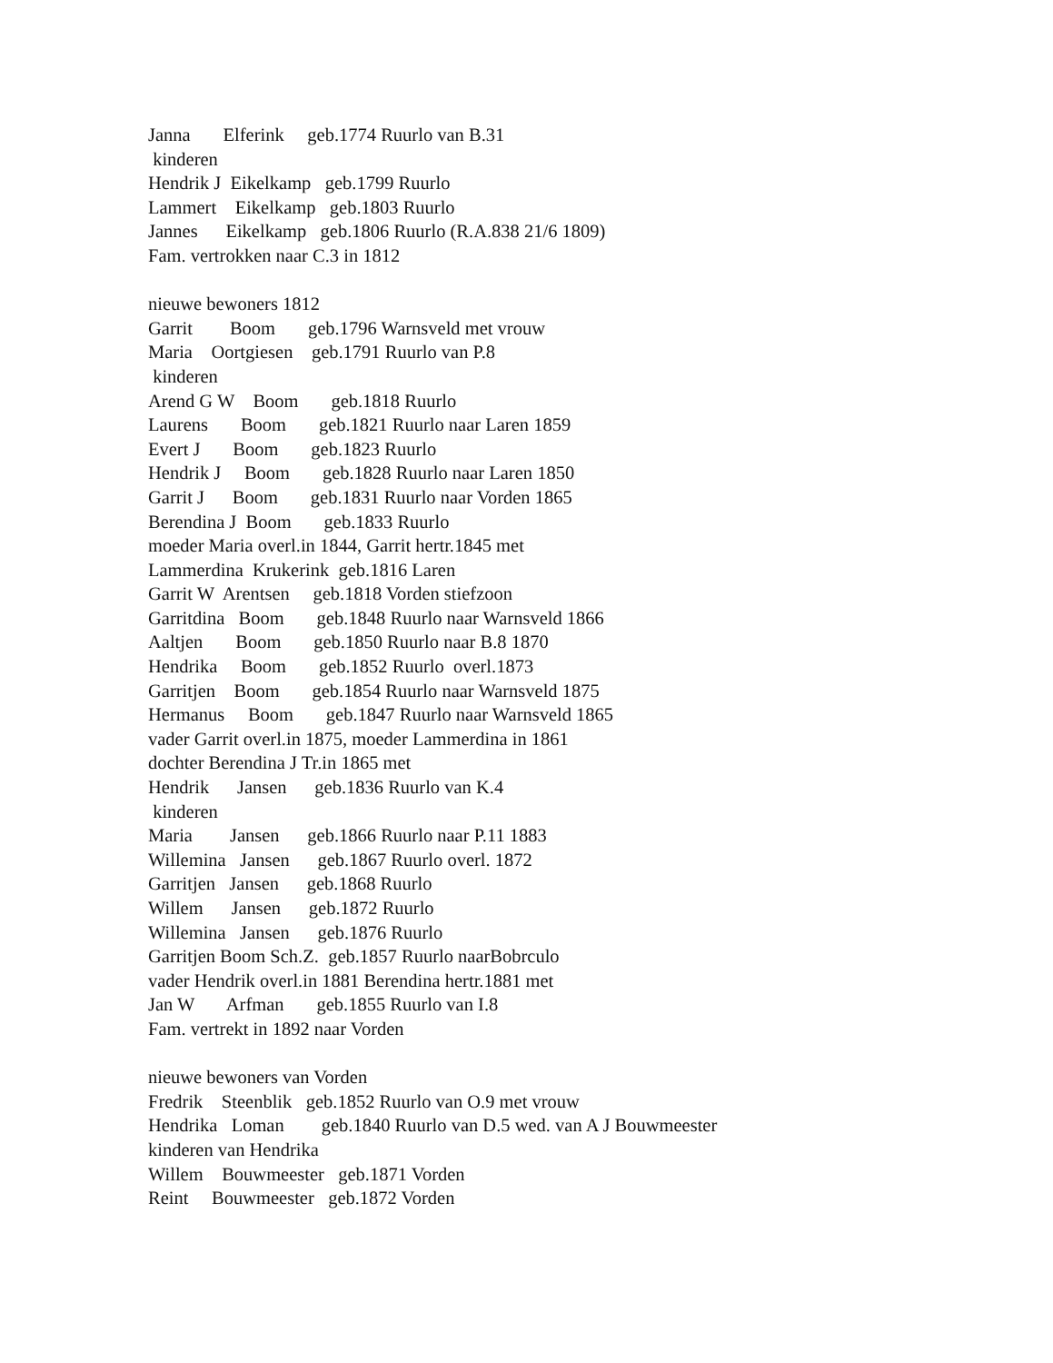Janna Elferink geb.1774 Ruurlo van B.31
kinderen
Hendrik J Eikelkamp geb.1799 Ruurlo
Lammert Eikelkamp geb.1803 Ruurlo
Jannes Eikelkamp geb.1806 Ruurlo (R.A.838 21/6 1809)
Fam. vertrokken naar C.3 in 1812
nieuwe bewoners 1812
Garrit Boom geb.1796 Warnsveld met vrouw
Maria Oortgiesen geb.1791 Ruurlo van P.8
kinderen
Arend G W Boom geb.1818 Ruurlo
Laurens Boom geb.1821 Ruurlo naar Laren 1859
Evert J Boom geb.1823 Ruurlo
Hendrik J Boom geb.1828 Ruurlo naar Laren 1850
Garrit J Boom geb.1831 Ruurlo naar Vorden 1865
Berendina J Boom geb.1833 Ruurlo
moeder Maria overl.in 1844, Garrit hertr.1845 met
Lammerdina Krukerink geb.1816 Laren
Garrit W Arentsen geb.1818 Vorden stiefzoon
Garritdina Boom geb.1848 Ruurlo naar Warnsveld 1866
Aaltjen Boom geb.1850 Ruurlo naar B.8 1870
Hendrika Boom geb.1852 Ruurlo overl.1873
Garritjen Boom geb.1854 Ruurlo naar Warnsveld 1875
Hermanus Boom geb.1847 Ruurlo naar Warnsveld 1865
vader Garrit overl.in 1875, moeder Lammerdina in 1861
dochter Berendina J Tr.in 1865 met
Hendrik Jansen geb.1836 Ruurlo van K.4
kinderen
Maria Jansen geb.1866 Ruurlo naar P.11 1883
Willemina Jansen geb.1867 Ruurlo overl. 1872
Garritjen Jansen geb.1868 Ruurlo
Willem Jansen geb.1872 Ruurlo
Willemina Jansen geb.1876 Ruurlo
Garritjen Boom Sch.Z. geb.1857 Ruurlo naarBobrculo
vader Hendrik overl.in 1881 Berendina hertr.1881 met
Jan W Arfman geb.1855 Ruurlo van I.8
Fam. vertrekt in 1892 naar Vorden
nieuwe bewoners van Vorden
Fredrik Steenblik geb.1852 Ruurlo van O.9 met vrouw
Hendrika Loman geb.1840 Ruurlo van D.5 wed. van A J Bouwmeester
kinderen van Hendrika
Willem Bouwmeester geb.1871 Vorden
Reint Bouwmeester geb.1872 Vorden